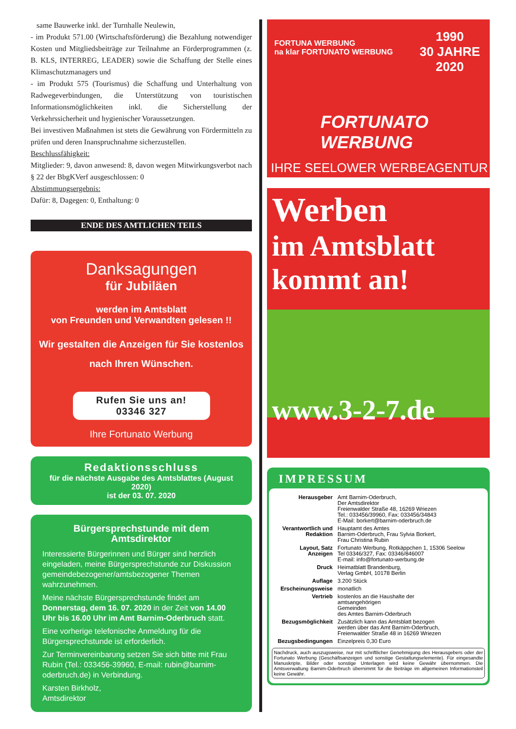same Bauwerke inkl. der Turnhalle Neulewin,
- im Produkt 571.00 (Wirtschaftsförderung) die Bezahlung notwendiger Kosten und Mitgliedsbeiträge zur Teilnahme an Förderprogrammen (z. B. KLS, INTERREG, LEADER) sowie die Schaffung der Stelle eines Klimaschutzmanagers und
- im Produkt 575 (Tourismus) die Schaffung und Unterhaltung von Radwegeverbindungen, die Unterstützung von touristischen Informationsmöglichkeiten inkl. die Sicherstellung der Verkehrssicherheit und hygienischer Voraussetzungen.
Bei investiven Maßnahmen ist stets die Gewährung von Fördermitteln zu prüfen und deren Inanspruchnahme sicherzustellen.
Beschlussfähigkeit:
Mitglieder: 9, davon anwesend: 8, davon wegen Mitwirkungsverbot nach § 22 der BbgKVerf ausgeschlossen: 0
Abstimmungsergebnis:
Dafür: 8, Dagegen: 0, Enthaltung: 0
ENDE DES AMTLICHEN TEILS
Danksagungen
für Jubiläen
werden im Amtsblatt
von Freunden und Verwandten gelesen !!
Wir gestalten die Anzeigen für Sie kostenlos
nach Ihren Wünschen.
Rufen Sie uns an!
03346 327
Ihre Fortunato Werbung
Redaktionsschluss
für die nächste Ausgabe des Amtsblattes (August 2020)
ist der 03. 07. 2020
Bürgersprechstunde mit dem Amtsdirektor
Interessierte Bürgerinnen und Bürger sind herzlich eingeladen, meine Bürgersprechstunde zur Diskussion gemeindebezogener/amtsbezogener Themen wahrzunehmen.
Meine nächste Bürgersprechstunde findet am Donnerstag, dem 16. 07. 2020 in der Zeit von 14.00 Uhr bis 16.00 Uhr im Amt Barnim-Oderbruch statt.
Eine vorherige telefonische Anmeldung für die Bürgersprechstunde ist erforderlich.
Zur Terminvereinbarung setzen Sie sich bitte mit Frau Rubin (Tel.: 033456-39960, E-mail: rubin@barnim-oderbruch.de) in Verbindung.
Karsten Birkholz,
Amtsdirektor
FORTUNA WERBUNG
na klar FORTUNATO WERBUNG
1990
30 JAHRE
2020
FORTUNATO
WERBUNG
IHRE SEELOWER WERBEAGENTUR
Werben
im Amtsblatt
kommt an!
www.3-2-7.de
IMPRESSUM
| Herausgeber | Amt Barnim-Oderbruch, Der Amtsdirektor Freienwalder Straße 48, 16269 Wriezen Tel.: 033456/39960, Fax: 033456/34843 E-Mail: borkert@barnim-oderbruch.de |
| Verantwortlich und Redaktion | Hauptamt des Amtes Barnim-Oderbruch, Frau Sylvia Borkert, Frau Christina Rubin |
| Layout, Satz Anzeigen | Fortunato Werbung, Rotkäppchen 1, 15306 Seelow Tel 03346/327, Fax: 03346/846007 E-mail: info@fortunato-werbung.de |
| Druck | Heimatblatt Brandenburg, Verlag GmbH, 10178 Berlin |
| Auflage | 3.200 Stück |
| Erscheinungsweise | monatlich |
| Vertrieb | kostenlos an die Haushalte der amtsangehörigen Gemeinden des Amtes Barnim-Oderbruch |
| Bezugsmöglichkeit | Zusätzlich kann das Amtsblatt bezogen werden über das Amt Barnim-Oderbruch, Freienwalder Straße 48 in 16269 Wriezen |
| Bezugsbedingungen | Einzelpreis 0,30 Euro |
Nachdruck, auch auszugsweise, nur mit schriftlicher Genehmigung des Herausgebers oder der Fortunato Werbung (Geschäftsanzeigen und sonstige Gestaltungselemente). Für eingesandte Manuskripte, Bilder oder sonstige Unterlagen wird keine Gewähr übernommen. Die Amtsverwaltung Barnim-Oderbruch übernimmt für die Beiträge im allgemeinen Informationsteil keine Gewähr.